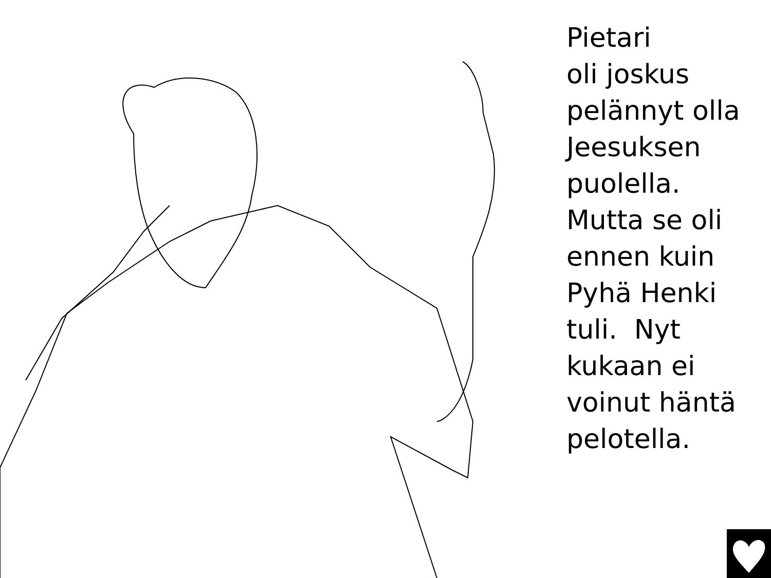Pietari
oli joskus
pelännyt olla
Jeesuksen
puolella.
Mutta se oli
ennen kuin
Pyhä Henki
tuli. Nyt
kukaan ei
voinut häntä
pelotella.